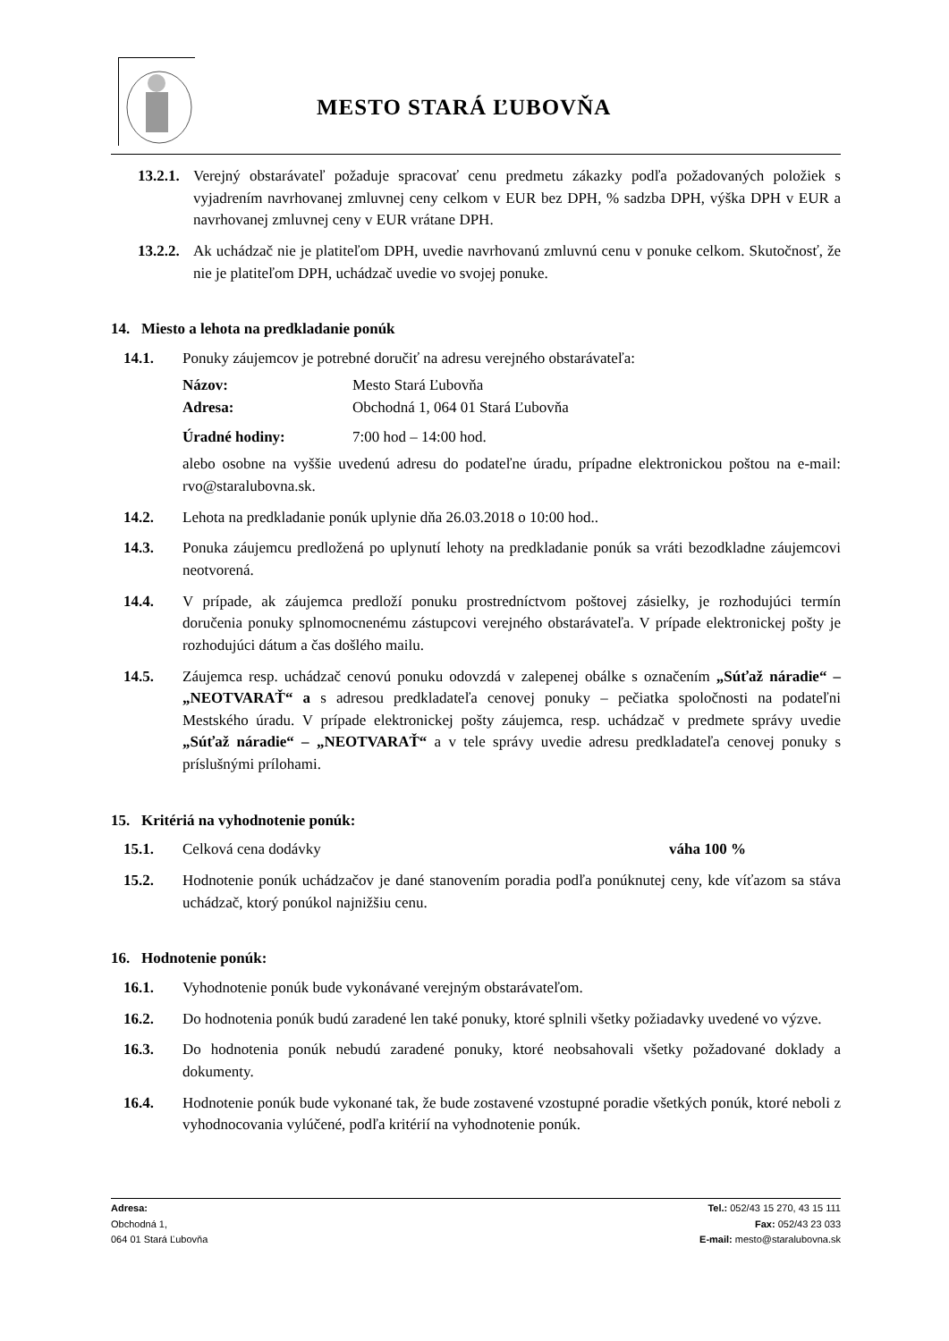MESTO STARÁ ĽUBOVŇA
13.2.1.
Verejný obstarávateľ požaduje spracovať cenu predmetu zákazky podľa požadovaných položiek s vyjadrením navrhovanej zmluvnej ceny celkom v EUR bez DPH, % sadzba DPH, výška DPH v EUR a navrhovanej zmluvnej ceny v EUR vrátane DPH.
13.2.2.
Ak uchádzač nie je platiteľom DPH, uvedie navrhovanú zmluvnú cenu v ponuke celkom. Skutočnosť, že nie je platiteľom DPH, uchádzač uvedie vo svojej ponuke.
14. Miesto a lehota na predkladanie ponúk
14.1. Ponuky záujemcov je potrebné doručiť na adresu verejného obstarávateľa:
| Názov: | Mesto Stará Ľubovňa |
| Adresa: | Obchodná 1, 064 01 Stará Ľubovňa |
| Úradné hodiny: | 7:00 hod – 14:00 hod. |
alebo osobne na vyššie uvedenú adresu do podateľne úradu, prípadne elektronickou poštou na e-mail: rvo@staralubovna.sk.
14.2. Lehota na predkladanie ponúk uplynie dňa 26.03.2018 o 10:00 hod..
14.3. Ponuka záujemcu predložená po uplynutí lehoty na predkladanie ponúk sa vráti bezodkladne záujemcovi neotvorená.
14.4. V prípade, ak záujemca predloží ponuku prostredníctvom poštovej zásielky, je rozhodujúci termín doručenia ponuky splnomocnenému zástupcovi verejného obstarávateľa. V prípade elektronickej pošty je rozhodujúci dátum a čas došlého mailu.
14.5. Záujemca resp. uchádzač cenovú ponuku odovzdá v zalepenej obálke s označením „Súťaž náradie“ – „NEOTVARAŤ“ a s adresou predkladateľa cenovej ponuky – pečiatka spoločnosti na podateľni Mestského úradu. V prípade elektronickej pošty záujemca, resp. uchádzač v predmete správy uvedie „Súťaž náradie“ – „NEOTVARAŤ“ a v tele správy uvedie adresu predkladateľa cenovej ponuky s príslušnými prílohami.
15. Kritériá na vyhodnotenie ponúk:
15.1. Celková cena dodávky váha 100 %
15.2. Hodnotenie ponúk uchádzačov je dané stanovením poradia podľa ponúknutej ceny, kde víťazom sa stáva uchádzač, ktorý ponúkol najnižšiu cenu.
16. Hodnotenie ponúk:
16.1. Vyhodnotenie ponúk bude vykonávané verejným obstarávateľom.
16.2. Do hodnotenia ponúk budú zaradené len také ponuky, ktoré splnili všetky požiadavky uvedené vo výzve.
16.3. Do hodnotenia ponúk nebudú zaradené ponuky, ktoré neobsahovali všetky požadované doklady a dokumenty.
16.4. Hodnotenie ponúk bude vykonané tak, že bude zostavené vzostupné poradie všetkých ponúk, ktoré neboli z vyhodnocovania vylúčené, podľa kritérií na vyhodnotenie ponúk.
Adresa:
Obchodná 1,
064 01 Stará Ľubovňa
Tel.: 052/43 15 270, 43 15 111
Fax: 052/43 23 033
E-mail: mesto@staralubovna.sk